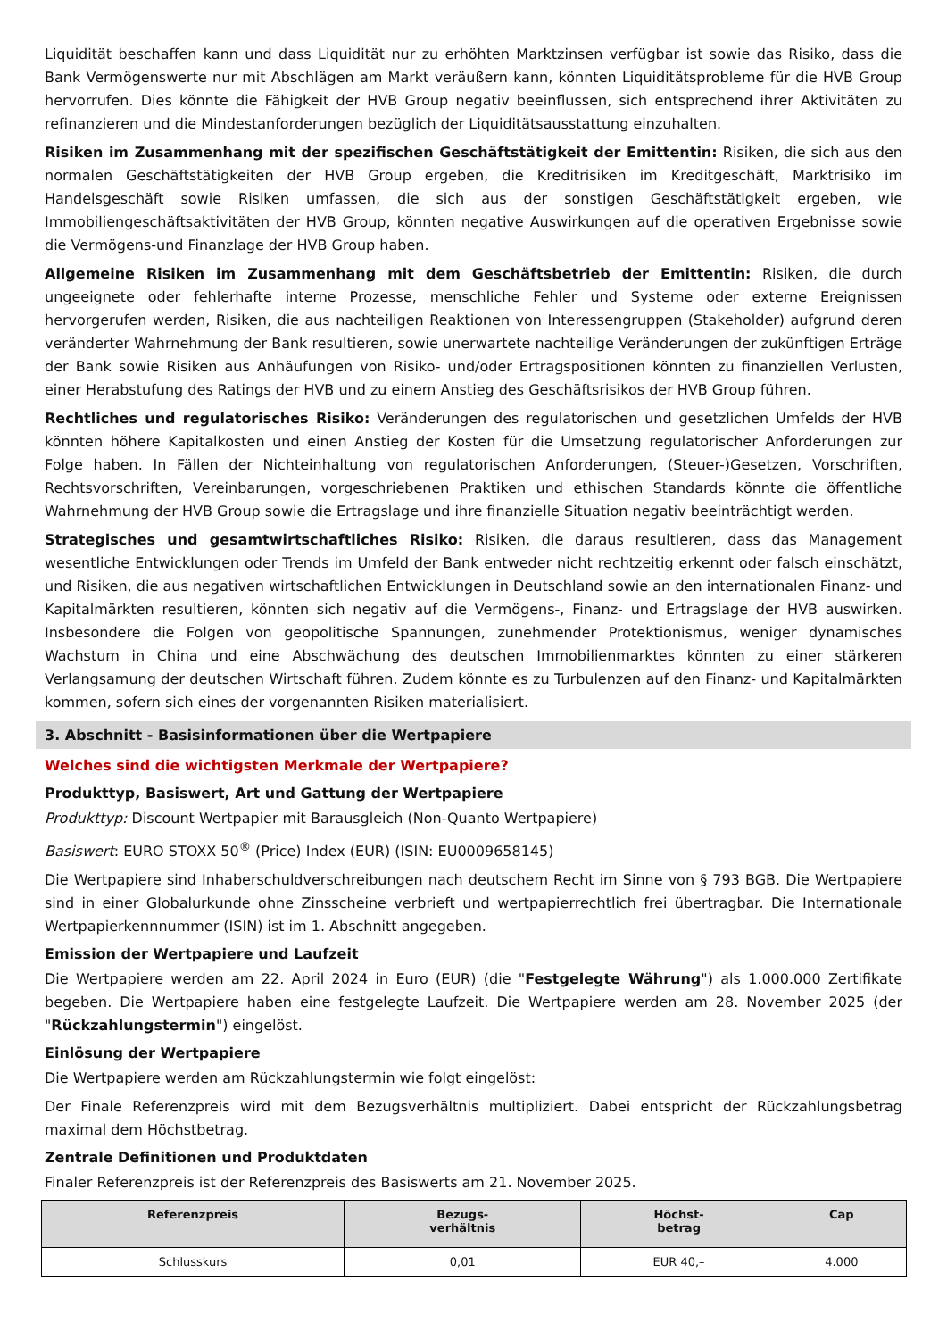Liquidität beschaffen kann und dass Liquidität nur zu erhöhten Marktzinsen verfügbar ist sowie das Risiko, dass die Bank Vermögenswerte nur mit Abschlägen am Markt veräußern kann, könnten Liquiditätsprobleme für die HVB Group hervorrufen. Dies könnte die Fähigkeit der HVB Group negativ beeinflussen, sich entsprechend ihrer Aktivitäten zu refinanzieren und die Mindestanforderungen bezüglich der Liquiditätsausstattung einzuhalten.
Risiken im Zusammenhang mit der spezifischen Geschäftstätigkeit der Emittentin: Risiken, die sich aus den normalen Geschäftstätigkeiten der HVB Group ergeben, die Kreditrisiken im Kreditgeschäft, Marktrisiko im Handelsgeschäft sowie Risiken umfassen, die sich aus der sonstigen Geschäftstätigkeit ergeben, wie Immobiliengeschäftsaktivitäten der HVB Group, könnten negative Auswirkungen auf die operativen Ergebnisse sowie die Vermögens-und Finanzlage der HVB Group haben.
Allgemeine Risiken im Zusammenhang mit dem Geschäftsbetrieb der Emittentin: Risiken, die durch ungeeignete oder fehlerhafte interne Prozesse, menschliche Fehler und Systeme oder externe Ereignissen hervorgerufen werden, Risiken, die aus nachteiligen Reaktionen von Interessengruppen (Stakeholder) aufgrund deren veränderter Wahrnehmung der Bank resultieren, sowie unerwartete nachteilige Veränderungen der zukünftigen Erträge der Bank sowie Risiken aus Anhäufungen von Risiko- und/oder Ertragspositionen könnten zu finanziellen Verlusten, einer Herabstufung des Ratings der HVB und zu einem Anstieg des Geschäftsrisikos der HVB Group führen.
Rechtliches und regulatorisches Risiko: Veränderungen des regulatorischen und gesetzlichen Umfelds der HVB könnten höhere Kapitalkosten und einen Anstieg der Kosten für die Umsetzung regulatorischer Anforderungen zur Folge haben. In Fällen der Nichteinhaltung von regulatorischen Anforderungen, (Steuer-)Gesetzen, Vorschriften, Rechtsvorschriften, Vereinbarungen, vorgeschriebenen Praktiken und ethischen Standards könnte die öffentliche Wahrnehmung der HVB Group sowie die Ertragslage und ihre finanzielle Situation negativ beeinträchtigt werden.
Strategisches und gesamtwirtschaftliches Risiko: Risiken, die daraus resultieren, dass das Management wesentliche Entwicklungen oder Trends im Umfeld der Bank entweder nicht rechtzeitig erkennt oder falsch einschätzt, und Risiken, die aus negativen wirtschaftlichen Entwicklungen in Deutschland sowie an den internationalen Finanz- und Kapitalmärkten resultieren, könnten sich negativ auf die Vermögens-, Finanz- und Ertragslage der HVB auswirken. Insbesondere die Folgen von geopolitische Spannungen, zunehmender Protektionismus, weniger dynamisches Wachstum in China und eine Abschwächung des deutschen Immobilienmarktes könnten zu einer stärkeren Verlangsamung der deutschen Wirtschaft führen. Zudem könnte es zu Turbulenzen auf den Finanz- und Kapitalmärkten kommen, sofern sich eines der vorgenannten Risiken materialisiert.
3. Abschnitt - Basisinformationen über die Wertpapiere
Welches sind die wichtigsten Merkmale der Wertpapiere?
Produkttyp, Basiswert, Art und Gattung der Wertpapiere
Produkttyp: Discount Wertpapier mit Barausgleich (Non-Quanto Wertpapiere)
Basiswert: EURO STOXX 50<sup>®</sup> (Price) Index (EUR) (ISIN: EU0009658145)
Die Wertpapiere sind Inhaberschuldverschreibungen nach deutschem Recht im Sinne von § 793 BGB. Die Wertpapiere sind in einer Globalurkunde ohne Zinsscheine verbrieft und wertpapierrechtlich frei übertragbar. Die Internationale Wertpapierkennnummer (ISIN) ist im 1. Abschnitt angegeben.
Emission der Wertpapiere und Laufzeit
Die Wertpapiere werden am 22. April 2024 in Euro (EUR) (die "Festgelegte Währung") als 1.000.000 Zertifikate begeben. Die Wertpapiere haben eine festgelegte Laufzeit. Die Wertpapiere werden am 28. November 2025 (der "Rückzahlungstermin") eingelöst.
Einlösung der Wertpapiere
Die Wertpapiere werden am Rückzahlungstermin wie folgt eingelöst:
Der Finale Referenzpreis wird mit dem Bezugsverhältnis multipliziert. Dabei entspricht der Rückzahlungsbetrag maximal dem Höchstbetrag.
Zentrale Definitionen und Produktdaten
Finaler Referenzpreis ist der Referenzpreis des Basiswerts am 21. November 2025.
| Referenzpreis | Bezugs- verhältnis | Höchst- betrag | Cap |
| --- | --- | --- | --- |
| Schlusskurs | 0,01 | EUR 40,– | 4.000 |